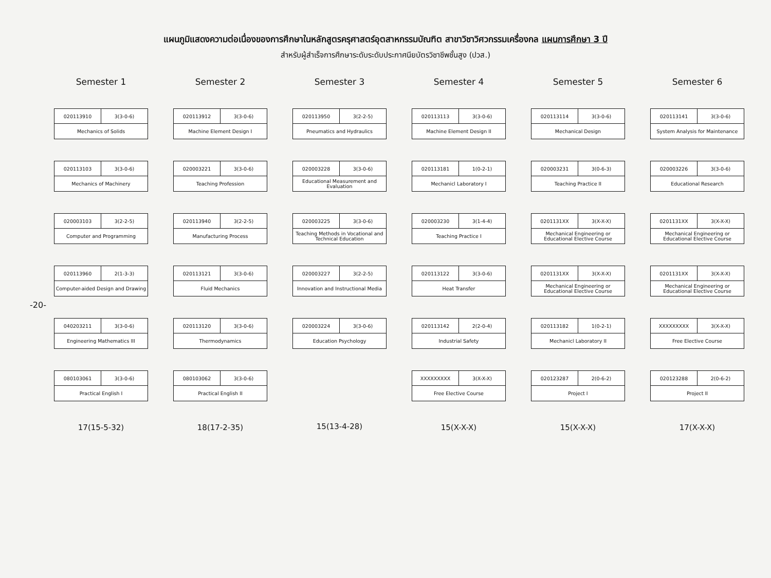แผนภูมิแสดงความต่อเนื่องของการศึกษาในหลักสูตรครุศาสตร์อุตสาหกรรมบัณฑิต สาขาวิชาวิศวกรรมเครื่องกล แผนการศึกษา 3 ปี
สำหรับผู้สำเร็จการศึกษาระดับระดับประกาศนียบัตรวิชาชีพชั้นสูง (ปวส.)
-20-
Semester 1
020113910 3(3-0-6)
Mechanics of Solids
020113103 3(3-0-6)
Mechanics of Machinery
020003103 3(2-2-5)
Computer and Programming
020113960 2(1-3-3)
Computer-aided Design and Drawing
040203211 3(3-0-6)
Engineering Mathematics III
080103061 3(3-0-6)
Practical English I
17(15-5-32)
Semester 2
020113912 3(3-0-6)
Machine Element Design I
020003221 3(3-0-6)
Teaching Profession
020113940 3(2-2-5)
Manufacturing Process
020113121 3(3-0-6)
Fluid Mechanics
020113120 3(3-0-6)
Thermodynamics
080103062 3(3-0-6)
Practical English II
18(17-2-35)
Semester 3
020113950 3(2-2-5)
Pneumatics and Hydraulics
020003228 3(3-0-6)
Educational Measurement and Evaluation
020003225 3(3-0-6)
Teaching Methods in Vocational and Technical Education
020003227 3(2-2-5)
Innovation and Instructional Media
020003224 3(3-0-6)
Education Psychology
15(13-4-28)
Semester 4
020113113 3(3-0-6)
Machine Element Design II
020113181 1(0-2-1)
Mechanicl Laboratory I
020003230 3(1-4-4)
Teaching Practice I
020113122 3(3-0-6)
Heat Transfer
020113142 2(2-0-4)
Industrial Safety
XXXXXXXXX 3(X-X-X)
Free Elective Course
15(X-X-X)
Semester 5
020113114 3(3-0-6)
Mechanical Design
020003231 3(0-6-3)
Teaching Practice II
0201131XX 3(X-X-X)
Mechanical Engineering or Educational Elective Course
0201131XX 3(X-X-X)
Mechanical Engineering or Educational Elective Course
020113182 1(0-2-1)
Mechanicl Laboratory II
020123287 2(0-6-2)
Project I
15(X-X-X)
Semester 6
020113141 3(3-0-6)
System Analysis for Maintenance
020003226 3(3-0-6)
Educational Research
0201131XX 3(X-X-X)
Mechanical Engineering or Educational Elective Course
0201131XX 3(X-X-X)
Mechanical Engineering or Educational Elective Course
XXXXXXXXX 3(X-X-X)
Free Elective Course
020123288 2(0-6-2)
Project II
17(X-X-X)